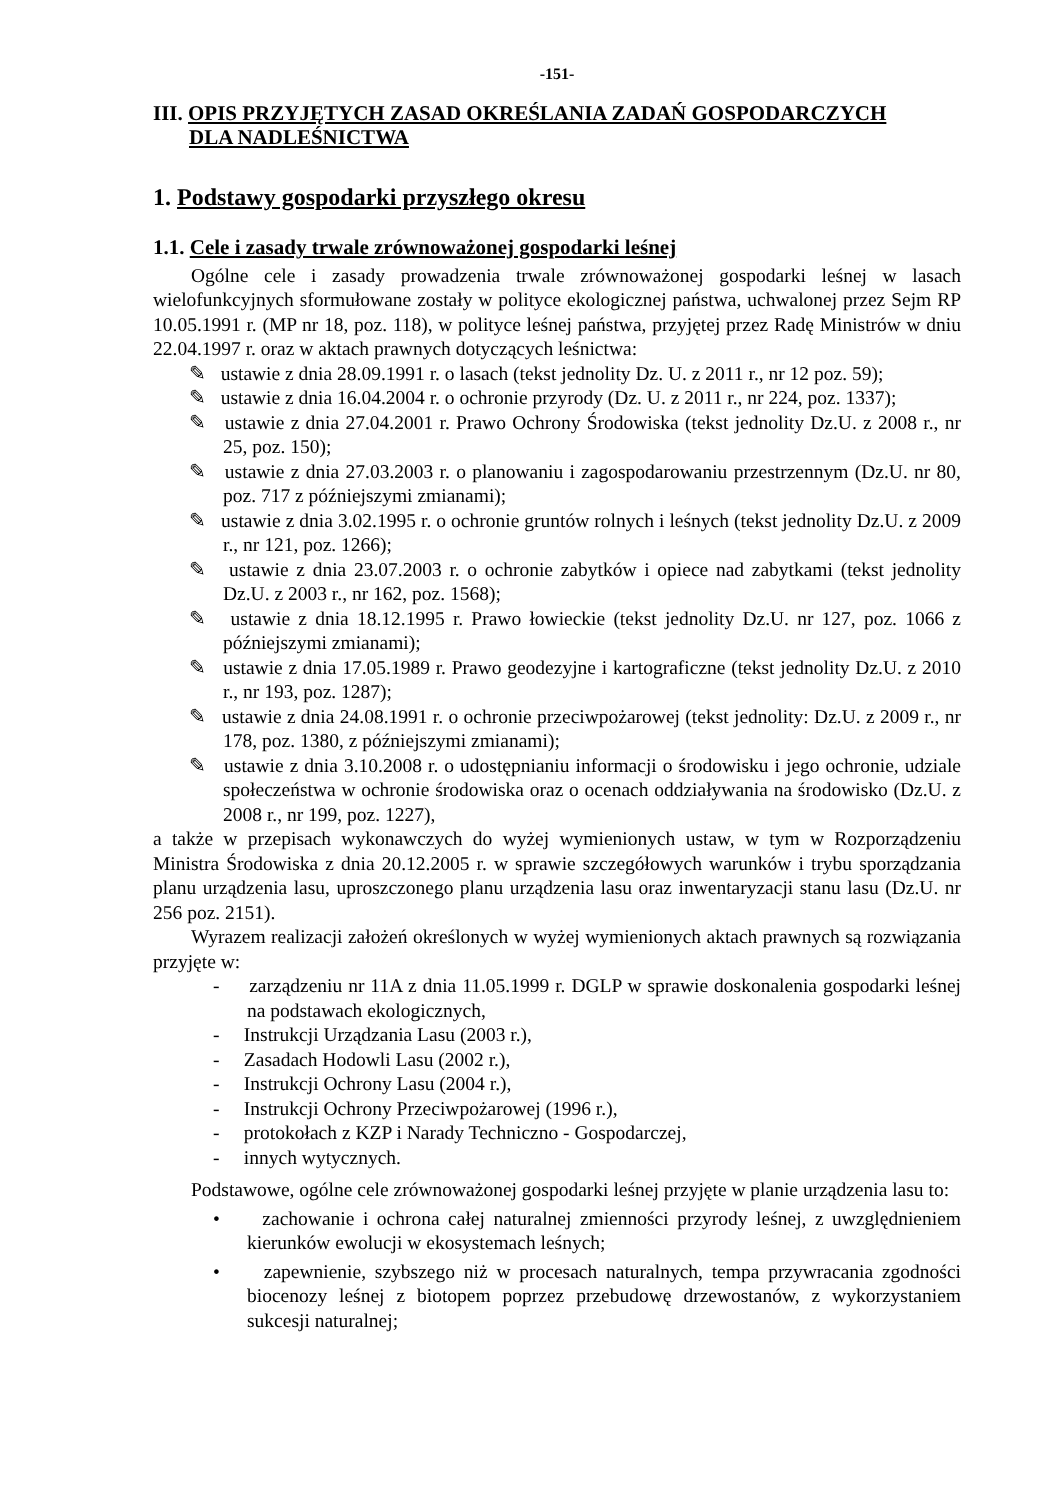-151-
III. OPIS PRZYJĘTYCH ZASAD OKREŚLANIA ZADAŃ GOSPODARCZYCH
DLA NADLEŚNICTWA
1. Podstawy gospodarki przyszłego okresu
1.1. Cele i zasady trwale zrównoważonej gospodarki leśnej
Ogólne cele i zasady prowadzenia trwale zrównoważonej gospodarki leśnej w lasach wielofunkcyjnych sformułowane zostały w polityce ekologicznej państwa, uchwalonej przez Sejm RP 10.05.1991 r. (MP nr 18, poz. 118), w polityce leśnej państwa, przyjętej przez Radę Ministrów w dniu 22.04.1997 r. oraz w aktach prawnych dotyczących leśnictwa:
✎ ustawie z dnia 28.09.1991 r. o lasach (tekst jednolity Dz. U. z 2011 r., nr 12 poz. 59);
✎ ustawie z dnia 16.04.2004 r. o ochronie przyrody (Dz. U. z 2011 r., nr 224, poz. 1337);
✎ ustawie z dnia 27.04.2001 r. Prawo Ochrony Środowiska (tekst jednolity Dz.U. z 2008 r., nr 25, poz. 150);
✎ ustawie z dnia 27.03.2003 r. o planowaniu i zagospodarowaniu przestrzennym (Dz.U. nr 80, poz. 717 z późniejszymi zmianami);
✎ ustawie z dnia 3.02.1995 r. o ochronie gruntów rolnych i leśnych (tekst jednolity Dz.U. z 2009 r., nr 121, poz. 1266);
✎ ustawie z dnia 23.07.2003 r. o ochronie zabytków i opiece nad zabytkami (tekst jednolity Dz.U. z 2003 r., nr 162, poz. 1568);
✎ ustawie z dnia 18.12.1995 r. Prawo łowieckie (tekst jednolity Dz.U. nr 127, poz. 1066 z późniejszymi zmianami);
✎ ustawie z dnia 17.05.1989 r. Prawo geodezyjne i kartograficzne (tekst jednolity Dz.U. z 2010 r., nr 193, poz. 1287);
✎ ustawie z dnia 24.08.1991 r. o ochronie przeciwpożarowej (tekst jednolity: Dz.U. z 2009 r., nr 178, poz. 1380, z późniejszymi zmianami);
✎ ustawie z dnia 3.10.2008 r. o udostępnianiu informacji o środowisku i jego ochronie, udziale społeczeństwa w ochronie środowiska oraz o ocenach oddziaływania na środowisko (Dz.U. z 2008 r., nr 199, poz. 1227),
a także w przepisach wykonawczych do wyżej wymienionych ustaw, w tym w Rozporządzeniu Ministra Środowiska z dnia 20.12.2005 r. w sprawie szczegółowych warunków i trybu sporządzania planu urządzenia lasu, uproszczonego planu urządzenia lasu oraz inwentaryzacji stanu lasu (Dz.U. nr 256 poz. 2151).
Wyrazem realizacji założeń określonych w wyżej wymienionych aktach prawnych są rozwiązania przyjęte w:
- zarządzeniu nr 11A z dnia 11.05.1999 r. DGLP w sprawie doskonalenia gospodarki leśnej na podstawach ekologicznych,
- Instrukcji Urządzania Lasu (2003 r.),
- Zasadach Hodowli Lasu (2002 r.),
- Instrukcji Ochrony Lasu (2004 r.),
- Instrukcji Ochrony Przeciwpożarowej (1996 r.),
- protokołach z KZP i Narady Techniczno - Gospodarczej,
- innych wytycznych.
Podstawowe, ogólne cele zrównoważonej gospodarki leśnej przyjęte w planie urządzenia lasu to:
• zachowanie i ochrona całej naturalnej zmienności przyrody leśnej, z uwzględnieniem kierunków ewolucji w ekosystemach leśnych;
• zapewnienie, szybszego niż w procesach naturalnych, tempa przywracania zgodności biocenozy leśnej z biotopem poprzez przebudowę drzewostanów, z wykorzystaniem sukcesji naturalnej;